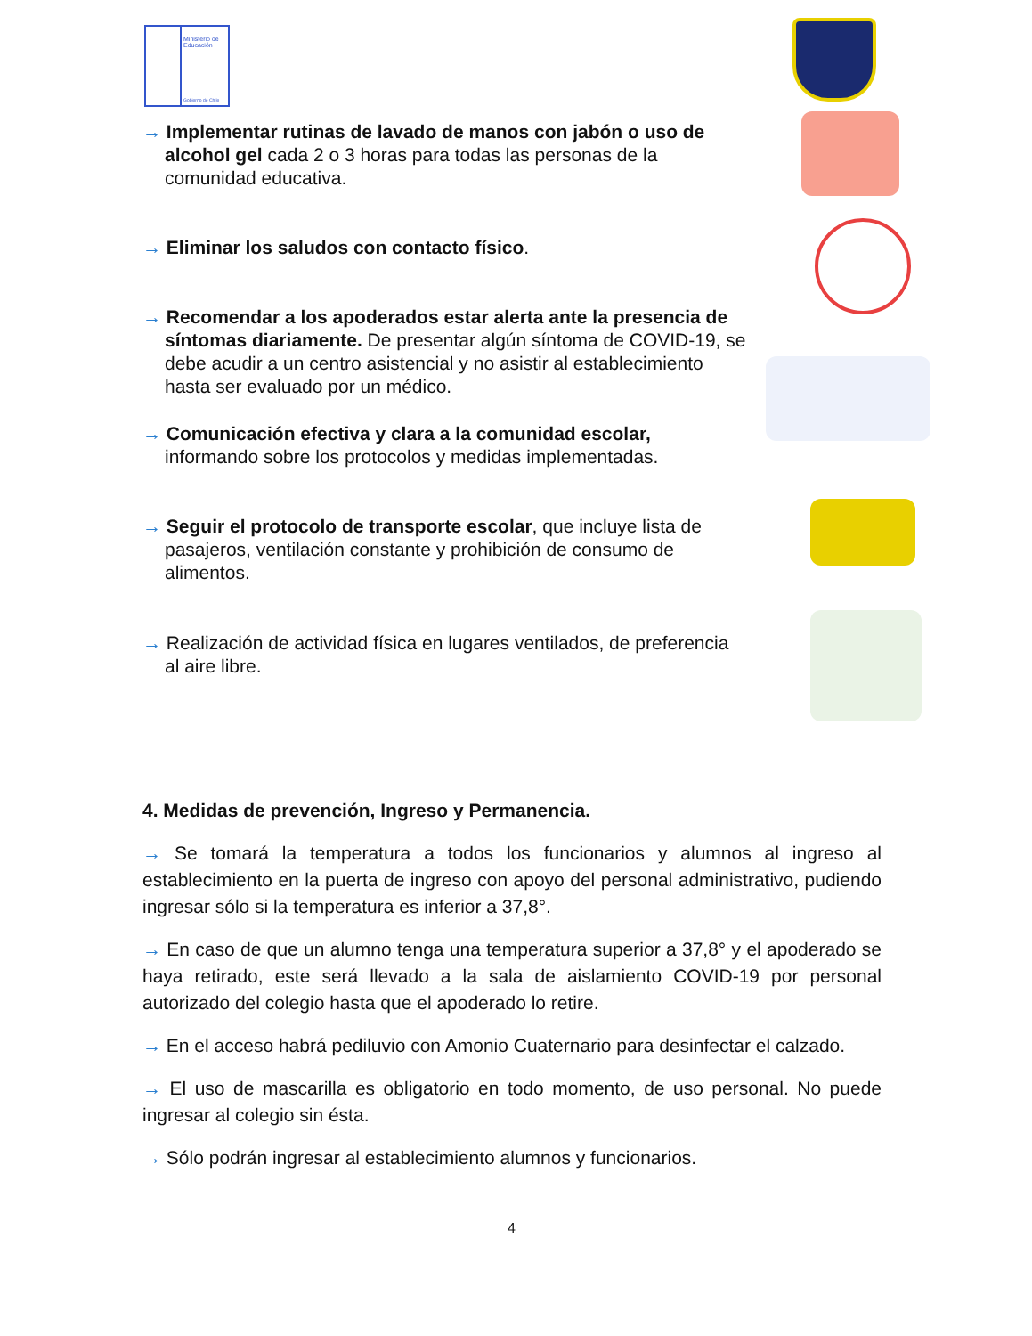Ministerio de
Educación
Gobierno de Chile
→ Implementar rutinas de lavado de manos con jabón o uso de alcohol gel cada 2 o 3 horas para todas las personas de la comunidad educativa.
→ Eliminar los saludos con contacto físico.
→ Recomendar a los apoderados estar alerta ante la presencia de síntomas diariamente. De presentar algún síntoma de COVID-19, se debe acudir a un centro asistencial y no asistir al establecimiento hasta ser evaluado por un médico.
→ Comunicación efectiva y clara a la comunidad escolar, informando sobre los protocolos y medidas implementadas.
→ Seguir el protocolo de transporte escolar, que incluye lista de pasajeros, ventilación constante y prohibición de consumo de alimentos.
→ Realización de actividad física en lugares ventilados, de preferencia al aire libre.
4. Medidas de prevención, Ingreso y Permanencia.
→ Se tomará la temperatura a todos los funcionarios y alumnos al ingreso al establecimiento en la puerta de ingreso con apoyo del personal administrativo, pudiendo ingresar sólo si la temperatura es inferior a 37,8°.
→ En caso de que un alumno tenga una temperatura superior a 37,8° y el apoderado se haya retirado, este será llevado a la sala de aislamiento COVID-19 por personal autorizado del colegio hasta que el apoderado lo retire.
→ En el acceso habrá pediluvio con Amonio Cuaternario para desinfectar el calzado.
→ El uso de mascarilla es obligatorio en todo momento, de uso personal. No puede ingresar al colegio sin ésta.
→ Sólo podrán ingresar al establecimiento alumnos y funcionarios.
4